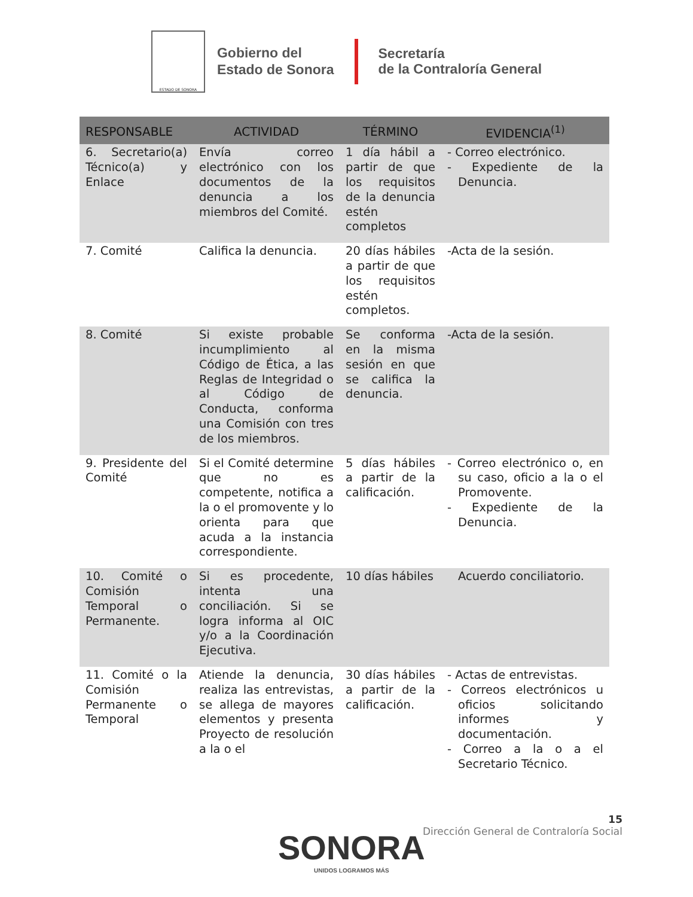ESTADO DE SONORA
Gobierno del
Estado de Sonora
Secretaría
de la Contraloría General
| RESPONSABLE | ACTIVIDAD | TÉRMINO | EVIDENCIA<sup>(1)</sup> |
| --- | --- | --- | --- |
| 6. Secretario(a) Técnico(a) y Enlace | Envía correo electrónico con los documentos de la denuncia a los miembros del Comité. | 1 día hábil a partir de que los requisitos de la denuncia estén completos | - Correo electrónico. - Expediente de la Denuncia. |
| 7. Comité | Califica la denuncia. | 20 días hábiles a partir de que los requisitos estén completos. | -Acta de la sesión. |
| 8. Comité | Si existe probable incumplimiento al Código de Ética, a las Reglas de Integridad o al Código de Conducta, conforma una Comisión con tres de los miembros. | Se conforma en la misma sesión en que se califica la denuncia. | -Acta de la sesión. |
| 9. Presidente del Comité | Si el Comité determine que no es competente, notifica a la o el promovente y lo orienta para que acuda a la instancia correspondiente. | 5 días hábiles a partir de la calificación. | - Correo electrónico o, en su caso, oficio a la o el Promovente. - Expediente de la Denuncia. |
| 10. Comité o Comisión Temporal o Permanente. | Si es procedente, intenta una conciliación. Si se logra informa al OIC y/o a la Coordinación Ejecutiva. | 10 días hábiles | Acuerdo conciliatorio. |
| 11. Comité o la Comisión Permanente o Temporal | Atiende la denuncia, realiza las entrevistas, se allega de mayores elementos y presenta Proyecto de resolución a la o el | 30 días hábiles a partir de la calificación. | - Actas de entrevistas. - Correos electrónicos u oficios solicitando informes y documentación. - Correo a la o a el Secretario Técnico. |
15
Dirección General de Contraloría Social
SONORA
UNIDOS LOGRAMOS MÁS